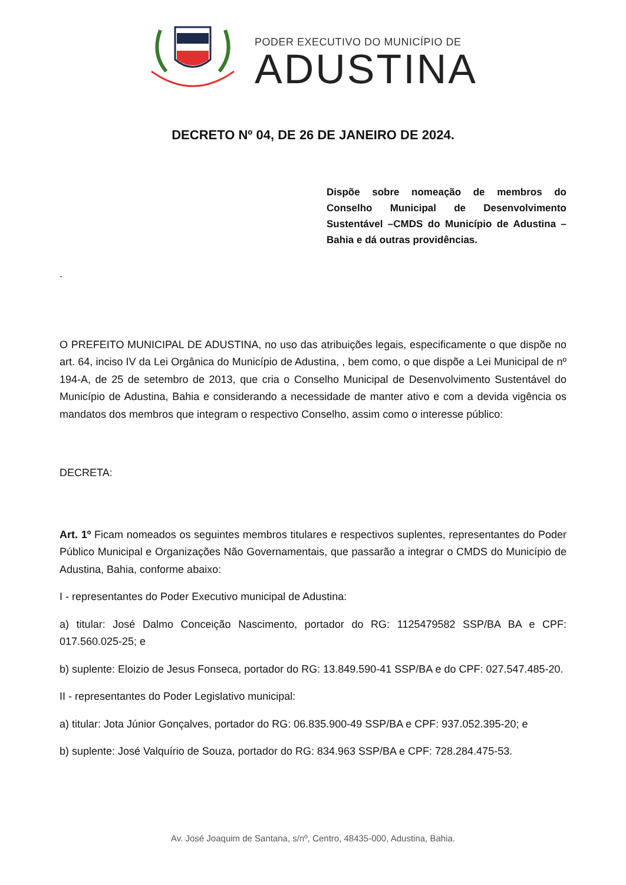PODER EXECUTIVO DO MUNICÍPIO DE
ADUSTINA
DECRETO Nº 04, DE 26 DE JANEIRO DE 2024.
Dispõe sobre nomeação de membros do Conselho Municipal de Desenvolvimento Sustentável –CMDS do Município de Adustina – Bahia e dá outras providências.
.
O PREFEITO MUNICIPAL DE ADUSTINA, no uso das atribuições legais, especificamente o que dispõe no art. 64, inciso IV da Lei Orgânica do Município de Adustina, , bem como, o que dispõe a Lei Municipal de nº 194-A, de 25 de setembro de 2013, que cria o Conselho Municipal de Desenvolvimento Sustentável do Município de Adustina, Bahia e considerando a necessidade de manter ativo e com a devida vigência os mandatos dos membros que integram o respectivo Conselho, assim como o interesse público:
DECRETA:
Art. 1º Ficam nomeados os seguintes membros titulares e respectivos suplentes, representantes do Poder Público Municipal e Organizações Não Governamentais, que passarão a integrar o CMDS do Município de Adustina, Bahia, conforme abaixo:
I - representantes do Poder Executivo municipal de Adustina:
a) titular: José Dalmo Conceição Nascimento, portador do RG: 1125479582 SSP/BA BA e CPF: 017.560.025-25; e
b) suplente: Eloizio de Jesus Fonseca, portador do RG: 13.849.590-41 SSP/BA e do CPF: 027.547.485-20.
II - representantes do Poder Legislativo municipal:
a) titular: Jota Júnior Gonçalves, portador do RG: 06.835.900-49 SSP/BA e CPF: 937.052.395-20; e
b) suplente: José Valquírio de Souza, portador do RG: 834.963 SSP/BA e CPF: 728.284.475-53.
Av. José Joaquim de Santana, s/nº, Centro, 48435-000, Adustina, Bahia.